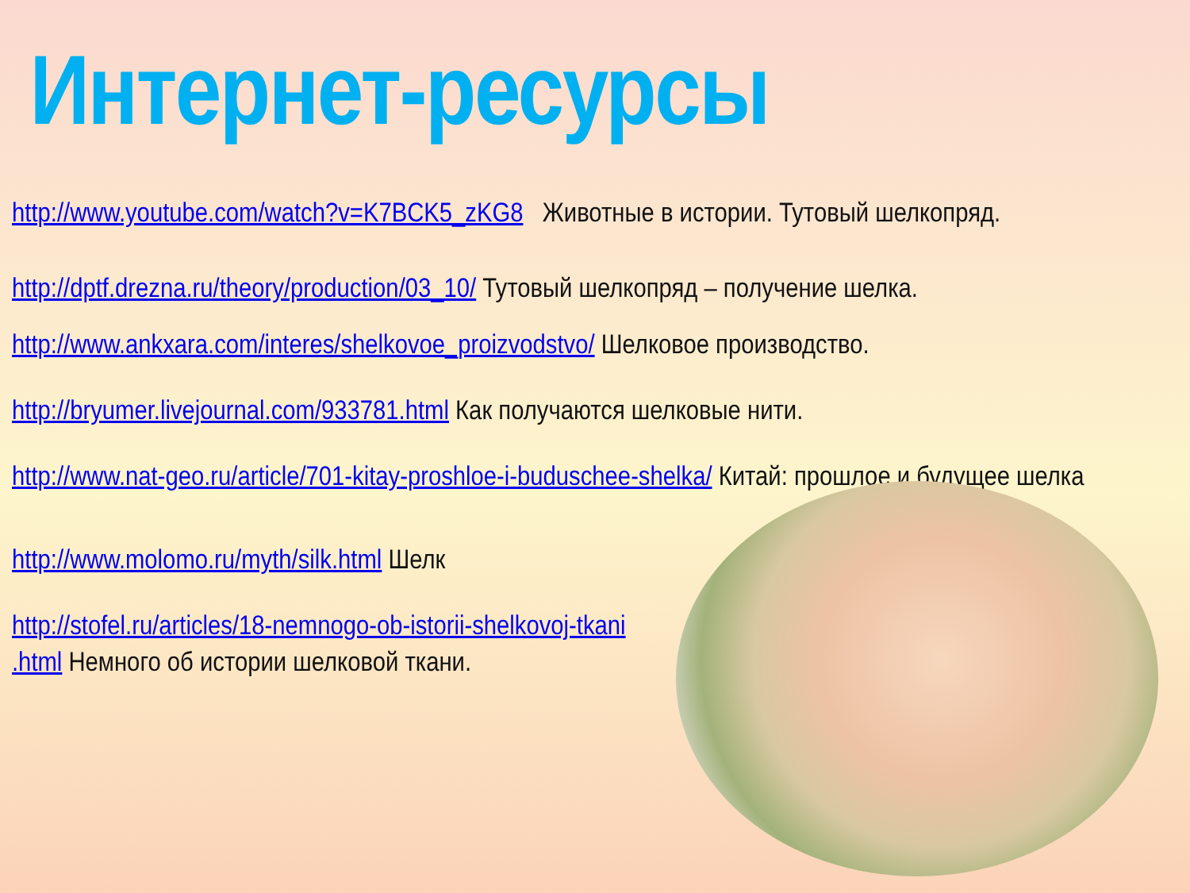Интернет-ресурсы
http://www.youtube.com/watch?v=K7BCK5_zKG8 Животные в истории. Тутовый шелкопряд.
http://dptf.drezna.ru/theory/production/03_10/ Тутовый шелкопряд – получение шелка.
http://www.ankxara.com/interes/shelkovoe_proizvodstvo/ Шелковое производство.
http://bryumer.livejournal.com/933781.html Как получаются шелковые нити.
http://www.nat-geo.ru/article/701-kitay-proshloe-i-buduschee-shelka/ Китай: прошлое и будущее шелка
http://www.molomo.ru/myth/silk.html Шелк
http://stofel.ru/articles/18-nemnogo-ob-istorii-shelkovoj-tkani
.html Немного об истории шелковой ткани.